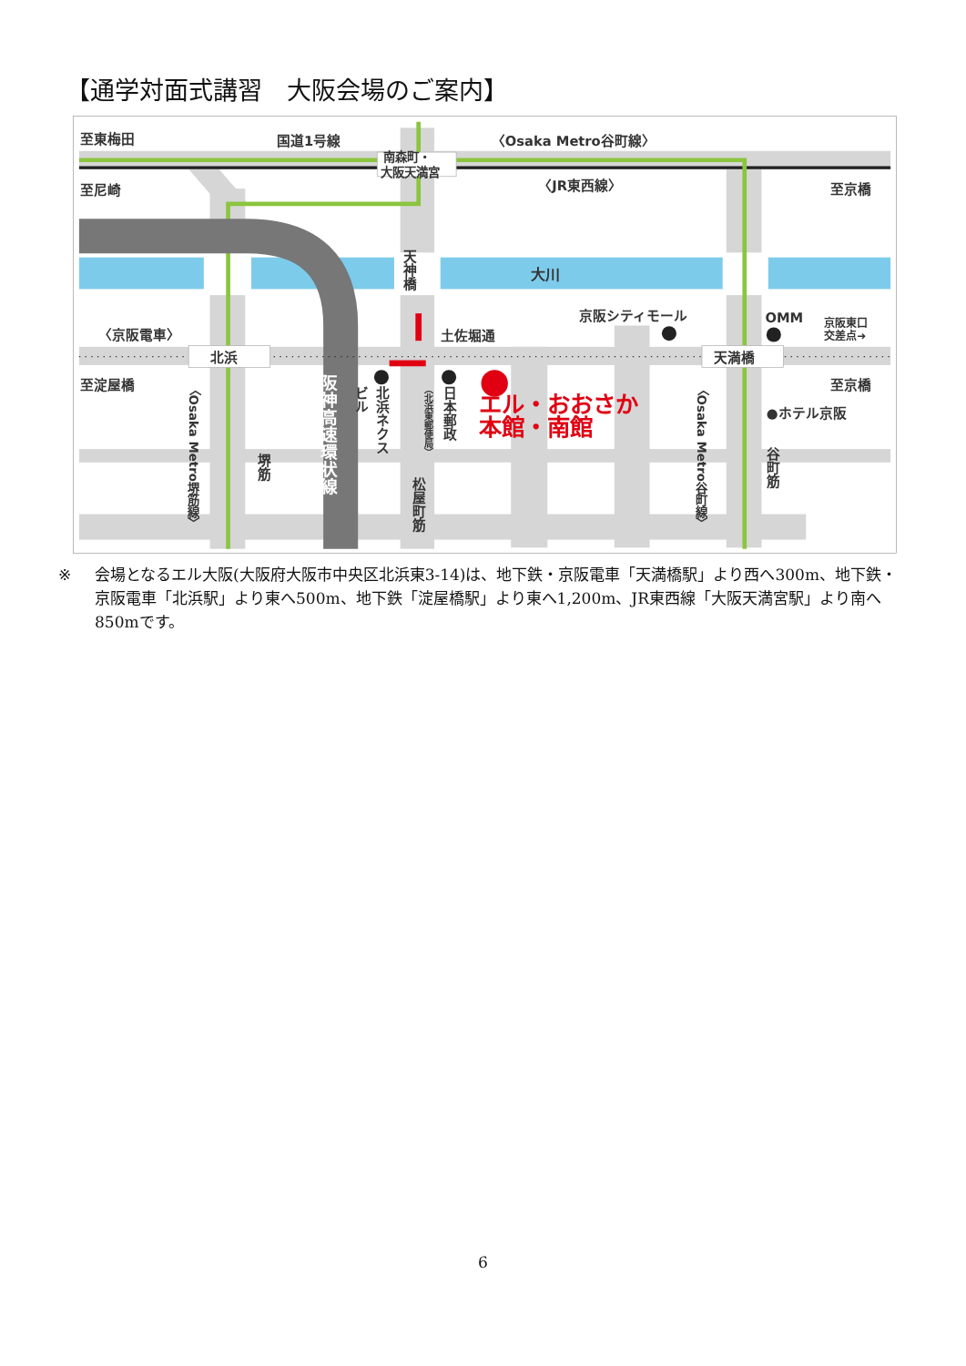【通学対面式講習　大阪会場のご案内】
至東梅田
国道1号線
〈Osaka Metro谷町線〉
南森町・
大阪天満宮
至尼崎
〈JR東西線〉
至京橋
天神橋
大川
京阪シティモール
OMM
京阪東口
交差点➜
〈京阪電車〉
土佐堀通
北浜
天満橋
至淀屋橋
至京橋
●ホテル京阪
エル・おおさか
本館・南館
〈Osaka Metro堺筋線〉
〈Osaka Metro谷町線〉
阪神高速環状線
ビル
北浜ネクス
日本郵政
（北浜東郵便局）
堺筋
松屋町筋
谷町筋
※ 会場となるエル大阪(大阪府大阪市中央区北浜東3-14)は、地下鉄・京阪電車「天満橋駅」より西へ300m、地下鉄・京阪電車「北浜駅」より東へ500m、地下鉄「淀屋橋駅」より東へ1,200m、JR東西線「大阪天満宮駅」より南へ850mです。
6